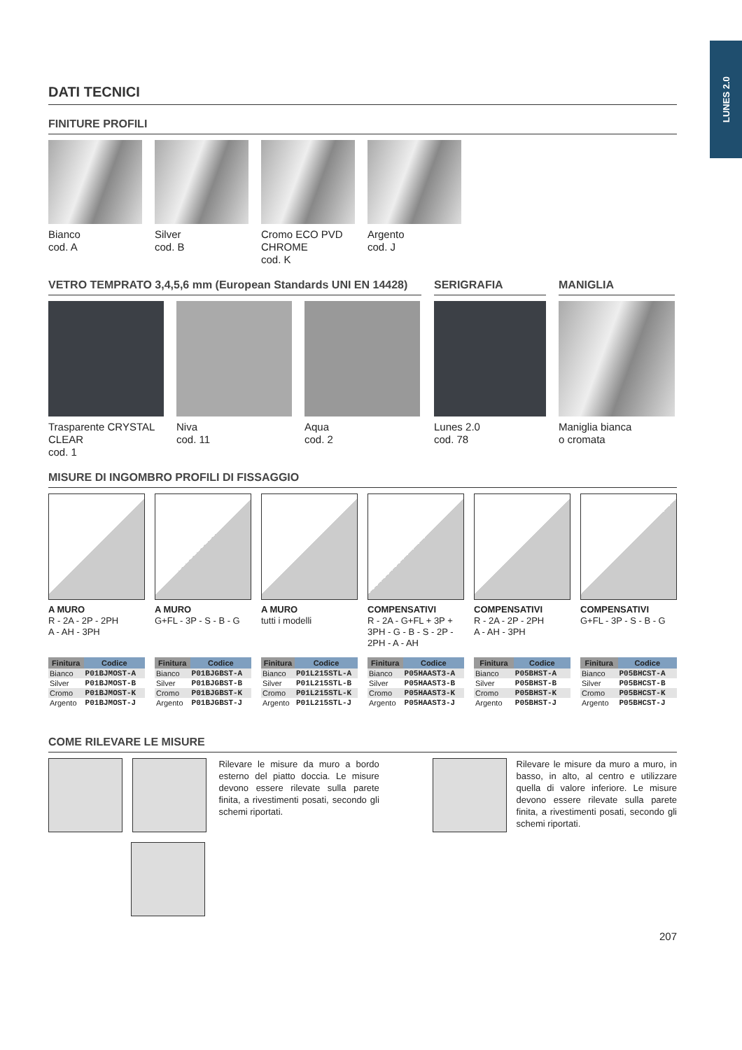LUNES 2.0
DATI TECNICI
FINITURE PROFILI
Bianco
cod. A
Silver
cod. B
Cromo ECO PVD CHROME
cod. K
Argento
cod. J
VETRO TEMPRATO 3,4,5,6 mm (European Standards UNI EN 14428)
Trasparente CRYSTAL CLEAR
cod. 1
Niva
cod. 11
Aqua
cod. 2
SERIGRAFIA
Lunes 2.0
cod. 78
MANIGLIA
Maniglia bianca
o cromata
MISURE DI INGOMBRO PROFILI DI FISSAGGIO
A MURO
R - 2A - 2P - 2PH
A - AH - 3PH
A MURO
G+FL - 3P - S - B - G
A MURO
tutti i modelli
COMPENSATIVI
R - 2A - G+FL + 3P +
3PH - G - B - S - 2P -
2PH - A - AH
COMPENSATIVI
R - 2A - 2P - 2PH
A - AH - 3PH
COMPENSATIVI
G+FL - 3P - S - B - G
| Finitura | Codice |
| --- | --- |
| Bianco | P01BJMOST-A |
| Silver | P01BJMOST-B |
| Cromo | P01BJMOST-K |
| Argento | P01BJMOST-J |
| Finitura | Codice |
| --- | --- |
| Bianco | P01BJGBST-A |
| Silver | P01BJGBST-B |
| Cromo | P01BJGBST-K |
| Argento | P01BJGBST-J |
| Finitura | Codice |
| --- | --- |
| Bianco | P01L215STL-A |
| Silver | P01L215STL-B |
| Cromo | P01L215STL-K |
| Argento | P01L215STL-J |
| Finitura | Codice |
| --- | --- |
| Bianco | P05HAAST3-A |
| Silver | P05HAAST3-B |
| Cromo | P05HAAST3-K |
| Argento | P05HAAST3-J |
| Finitura | Codice |
| --- | --- |
| Bianco | P05BHST-A |
| Silver | P05BHST-B |
| Cromo | P05BHST-K |
| Argento | P05BHST-J |
| Finitura | Codice |
| --- | --- |
| Bianco | P05BHCST-A |
| Silver | P05BHCST-B |
| Cromo | P05BHCST-K |
| Argento | P05BHCST-J |
COME RILEVARE LE MISURE
Rilevare le misure da muro a bordo esterno del piatto doccia. Le misure devono essere rilevate sulla parete finita, a rivestimenti posati, secondo gli schemi riportati.
Rilevare le misure da muro a muro, in basso, in alto, al centro e utilizzare quella di valore inferiore. Le misure devono essere rilevate sulla parete finita, a rivestimenti posati, secondo gli schemi riportati.
207